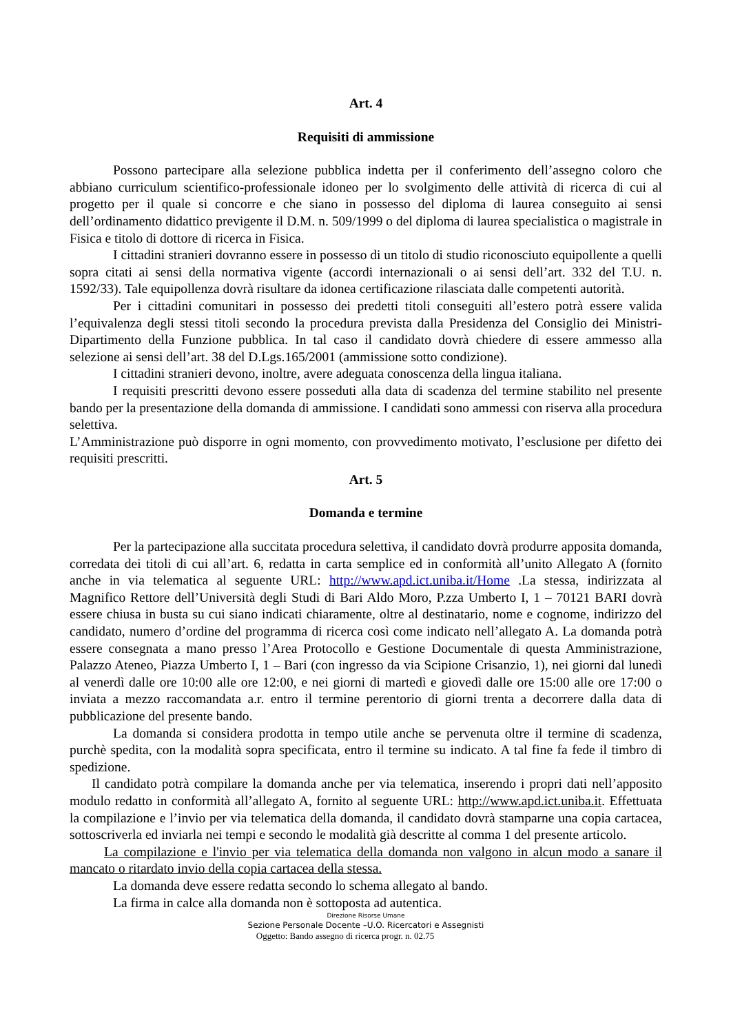Art. 4
Requisiti di ammissione
Possono partecipare alla selezione pubblica indetta per il conferimento dell’assegno coloro che abbiano curriculum scientifico-professionale idoneo per lo svolgimento delle attività di ricerca di cui al progetto per il quale si concorre e che siano in possesso del diploma di laurea conseguito ai sensi dell’ordinamento didattico previgente il D.M. n. 509/1999 o del diploma di laurea specialistica o magistrale in Fisica e titolo di dottore di ricerca in Fisica.
I cittadini stranieri dovranno essere in possesso di un titolo di studio riconosciuto equipollente a quelli sopra citati ai sensi della normativa vigente (accordi internazionali o ai sensi dell’art. 332 del T.U. n. 1592/33). Tale equipollenza dovrà risultare da idonea certificazione rilasciata dalle competenti autorità.
Per i cittadini comunitari in possesso dei predetti titoli conseguiti all’estero potrà essere valida l’equivalenza degli stessi titoli secondo la procedura prevista dalla Presidenza del Consiglio dei Ministri- Dipartimento della Funzione pubblica. In tal caso il candidato dovrà chiedere di essere ammesso alla selezione ai sensi dell’art. 38 del D.Lgs.165/2001 (ammissione sotto condizione).
I cittadini stranieri devono, inoltre, avere adeguata conoscenza della lingua italiana.
I requisiti prescritti devono essere posseduti alla data di scadenza del termine stabilito nel presente bando per la presentazione della domanda di ammissione. I candidati sono ammessi con riserva alla procedura selettiva.
L’Amministrazione può disporre in ogni momento, con provvedimento motivato, l’esclusione per difetto dei requisiti prescritti.
Art. 5
Domanda e termine
Per la partecipazione alla succitata procedura selettiva, il candidato dovrà produrre apposita domanda, corredata dei titoli di cui all’art. 6, redatta in carta semplice ed in conformità all’unito Allegato A (fornito anche in via telematica al seguente URL: http://www.apd.ict.uniba.it/Home .La stessa, indirizzata al Magnifico Rettore dell’Università degli Studi di Bari Aldo Moro, P.zza Umberto I, 1 – 70121 BARI dovrà essere chiusa in busta su cui siano indicati chiaramente, oltre al destinatario, nome e cognome, indirizzo del candidato, numero d’ordine del programma di ricerca così come indicato nell’allegato A. La domanda potrà essere consegnata a mano presso l’Area Protocollo e Gestione Documentale di questa Amministrazione, Palazzo Ateneo, Piazza Umberto I, 1 – Bari (con ingresso da via Scipione Crisanzio, 1), nei giorni dal lunedì al venerdì dalle ore 10:00 alle ore 12:00, e nei giorni di martedì e giovedì dalle ore 15:00 alle ore 17:00 o inviata a mezzo raccomandata a.r. entro il termine perentorio di giorni trenta a decorrere dalla data di pubblicazione del presente bando.
La domanda si considera prodotta in tempo utile anche se pervenuta oltre il termine di scadenza, purchè spedita, con la modalità sopra specificata, entro il termine su indicato. A tal fine fa fede il timbro di spedizione.
Il candidato potrà compilare la domanda anche per via telematica, inserendo i propri dati nell’apposito modulo redatto in conformità all’allegato A, fornito al seguente URL: http://www.apd.ict.uniba.it. Effettuata la compilazione e l’invio per via telematica della domanda, il candidato dovrà stamparne una copia cartacea, sottoscriverla ed inviarla nei tempi e secondo le modalità già descritte al comma 1 del presente articolo.
La compilazione e l'invio per via telematica della domanda non valgono in alcun modo a sanare il mancato o ritardato invio della copia cartacea della stessa.
La domanda deve essere redatta secondo lo schema allegato al bando.
La firma in calce alla domanda non è sottoposta ad autentica.
Direzione Risorse Umane
Sezione Personale Docente –U.O. Ricercatori e Assegnisti
Oggetto: Bando assegno di ricerca progr. n. 02.75